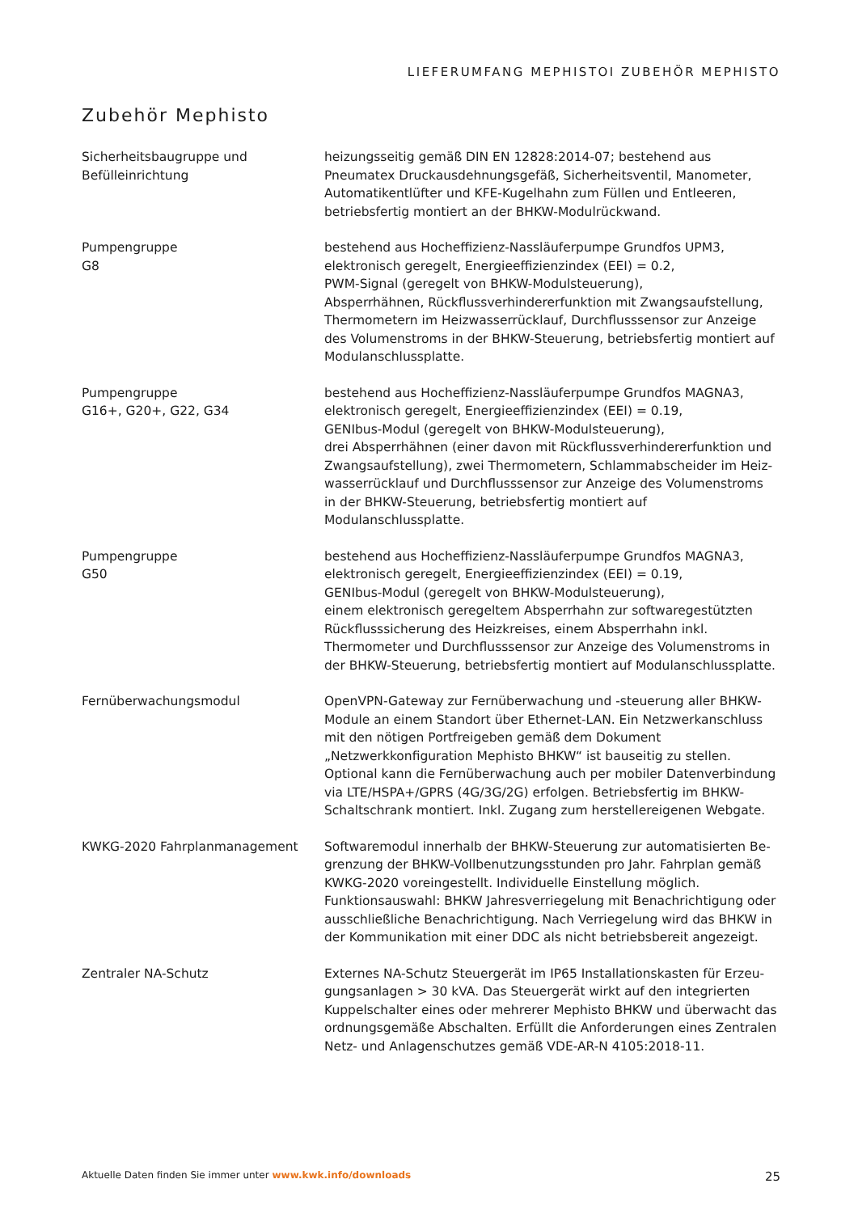LIEFERUMFANG MEPHISTOI ZUBEHÖR MEPHISTO
Zubehör Mephisto
Sicherheitsbaugruppe und
Befülleinrichtung
heizungsseitig gemäß DIN EN 12828:2014-07; bestehend aus Pneumatex Druckausdehnungsgefäß, Sicherheitsventil, Manometer, Automatikentlüf­ter und KFE-Kugelhahn zum Füllen und Entleeren, betriebsfertig montiert an der BHKW-Modulrückwand.
Pumpengruppe
G8
bestehend aus Hocheffizienz-Nassläuferpumpe Grundfos UPM3,
elektronisch geregelt, Energieeffizienzindex (EEI) = 0.2,
PWM-Signal (geregelt von BHKW-Modulsteuerung),
Absperrhähnen, Rückflussverhindererfunktion mit Zwangsaufstellung, Thermometern im Heizwasserrücklauf, Durchflusssensor zur Anzeige des Volumenstroms in der BHKW-Steuerung, betriebsfertig montiert auf Mo­dulanschlussplatte.
Pumpengruppe
G16+, G20+, G22, G34
bestehend aus Hocheffizienz-Nassläuferpumpe Grundfos MAGNA3,
elektronisch geregelt, Energieeffizienzindex (EEI) = 0.19,
GENIbus-Modul (geregelt von BHKW-Modulsteuerung),
drei Absperrhähnen (einer davon mit Rückflussverhindererfunktion und Zwangsaufstellung), zwei Thermometern, Schlammabscheider im Heiz­wasserrücklauf und Durchflusssensor zur Anzeige des Volumenstroms in der BHKW-Steuerung, betriebsfertig montiert auf Modulanschlussplatte.
Pumpengruppe
G50
bestehend aus Hocheffizienz-Nassläuferpumpe Grundfos MAGNA3,
elektronisch geregelt, Energieeffizienzindex (EEI) = 0.19,
GENIbus-Modul (geregelt von BHKW-Modulsteuerung),
einem elektronisch geregeltem Absperrhahn zur softwaregestützten Rück­flusssicherung des Heizkreises, einem Absperrhahn inkl. Thermometer und Durchflusssensor zur Anzeige des Volumenstroms in der BHKW-Steuerung, betriebsfertig montiert auf Modulanschlussplatte.
Fernüberwachungsmodul OpenVPN-Gateway zur Fernüberwachung und -steuerung aller BHKW-Module an einem Standort über Ethernet-LAN. Ein Netzwerkanschluss mit den nötigen Portfreigeben gemäß dem Dokument „Netzwerkkonfiguration Mephisto BHKW“ ist bauseitig zu stellen. Optional kann die Fernüberwa­chung auch per mobiler Datenverbindung via LTE/HSPA+/GPRS (4G/3G/2G) erfolgen. Betriebsfertig im BHKW-Schaltschrank montiert. Inkl. Zugang zum herstellereigenen Webgate.
KWKG-2020 Fahrplanmanagement Softwaremodul innerhalb der BHKW-Steuerung zur automatisierten Be­grenzung der BHKW-Vollbenutzungsstunden pro Jahr. Fahrplan gemäß KWKG-2020 voreingestellt. Individuelle Einstellung möglich. Funktionsaus­wahl: BHKW Jahresverriegelung mit Benachrichtigung oder ausschließli­che Benachrichtigung. Nach Verriegelung wird das BHKW in der Kommu­nikation mit einer DDC als nicht betriebsbereit angezeigt.
Zentraler NA-Schutz Externes NA-Schutz Steuergerät im IP65 Installationskasten für Erzeu­gungsanlagen > 30 kVA. Das Steuergerät wirkt auf den integrierten Kup­pelschalter eines oder mehrerer Mephisto BHKW und überwacht das ord­nungsgemäße Abschalten. Erfüllt die Anforderungen eines Zentralen Netz- und Anlagenschutzes gemäß VDE-AR-N 4105:2018-11.
Aktuelle Daten finden Sie immer unter www.kwk.info/downloads 25